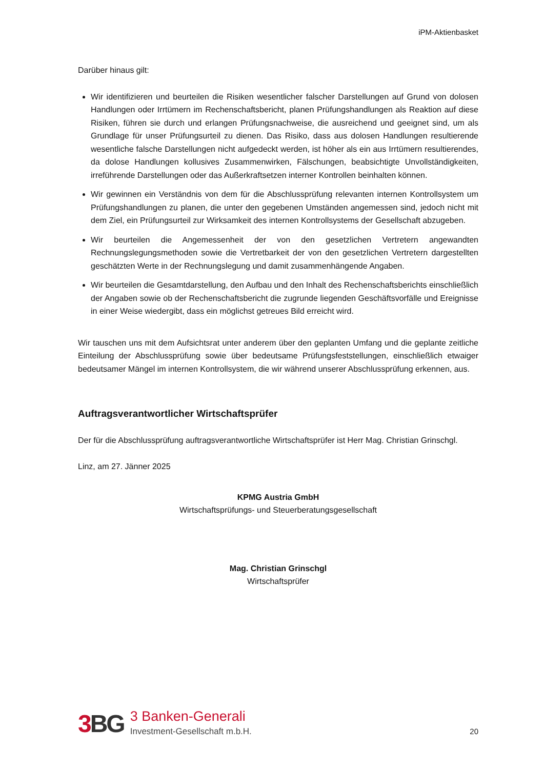iPM-Aktienbasket
Darüber hinaus gilt:
Wir identifizieren und beurteilen die Risiken wesentlicher falscher Darstellungen auf Grund von dolosen Handlungen oder Irrtümern im Rechenschaftsbericht, planen Prüfungshandlungen als Reaktion auf diese Risiken, führen sie durch und erlangen Prüfungsnachweise, die ausreichend und geeignet sind, um als Grundlage für unser Prüfungsurteil zu dienen. Das Risiko, dass aus dolosen Handlungen resultierende wesentliche falsche Darstellungen nicht aufgedeckt werden, ist höher als ein aus Irrtümern resultierendes, da dolose Handlungen kollusives Zusammenwirken, Fälschungen, beabsichtigte Unvollständigkeiten, irreführende Darstellungen oder das Außerkraftsetzen interner Kontrollen beinhalten können.
Wir gewinnen ein Verständnis von dem für die Abschlussprüfung relevanten internen Kontrollsystem um Prüfungshandlungen zu planen, die unter den gegebenen Umständen angemessen sind, jedoch nicht mit dem Ziel, ein Prüfungsurteil zur Wirksamkeit des internen Kontrollsystems der Gesellschaft abzugeben.
Wir beurteilen die Angemessenheit der von den gesetzlichen Vertretern angewandten Rechnungslegungsmethoden sowie die Vertretbarkeit der von den gesetzlichen Vertretern dargestellten geschätzten Werte in der Rechnungslegung und damit zusammenhängende Angaben.
Wir beurteilen die Gesamtdarstellung, den Aufbau und den Inhalt des Rechenschaftsberichts einschließlich der Angaben sowie ob der Rechenschaftsbericht die zugrunde liegenden Geschäftsvorfälle und Ereignisse in einer Weise wiedergibt, dass ein möglichst getreues Bild erreicht wird.
Wir tauschen uns mit dem Aufsichtsrat unter anderem über den geplanten Umfang und die geplante zeitliche Einteilung der Abschlussprüfung sowie über bedeutsame Prüfungsfeststellungen, einschließlich etwaiger bedeutsamer Mängel im internen Kontrollsystem, die wir während unserer Abschlussprüfung erkennen, aus.
Auftragsverantwortlicher Wirtschaftsprüfer
Der für die Abschlussprüfung auftragsverantwortliche Wirtschaftsprüfer ist Herr Mag. Christian Grinschgl.
Linz, am 27. Jänner 2025
KPMG Austria GmbH
Wirtschaftsprüfungs- und Steuerberatungsgesellschaft
Mag. Christian Grinschgl
Wirtschaftsprüfer
3 BG 3 Banken-Generali
Investment-Gesellschaft m.b.H.
20